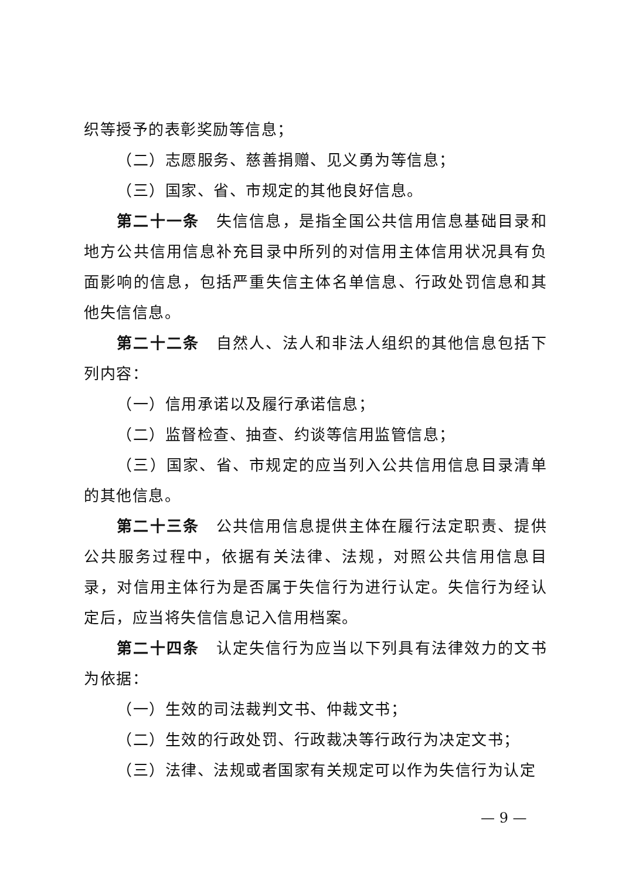织等授予的表彰奖励等信息；
（二）志愿服务、慈善捐赠、见义勇为等信息；
（三）国家、省、市规定的其他良好信息。
第二十一条　失信信息，是指全国公共信用信息基础目录和地方公共信用信息补充目录中所列的对信用主体信用状况具有负面影响的信息，包括严重失信主体名单信息、行政处罚信息和其他失信信息。
第二十二条　自然人、法人和非法人组织的其他信息包括下列内容：
（一）信用承诺以及履行承诺信息；
（二）监督检查、抽查、约谈等信用监管信息；
（三）国家、省、市规定的应当列入公共信用信息目录清单的其他信息。
第二十三条　公共信用信息提供主体在履行法定职责、提供公共服务过程中，依据有关法律、法规，对照公共信用信息目录，对信用主体行为是否属于失信行为进行认定。失信行为经认定后，应当将失信信息记入信用档案。
第二十四条　认定失信行为应当以下列具有法律效力的文书为依据：
（一）生效的司法裁判文书、仲裁文书；
（二）生效的行政处罚、行政裁决等行政行为决定文书；
（三）法律、法规或者国家有关规定可以作为失信行为认定
— 9 —